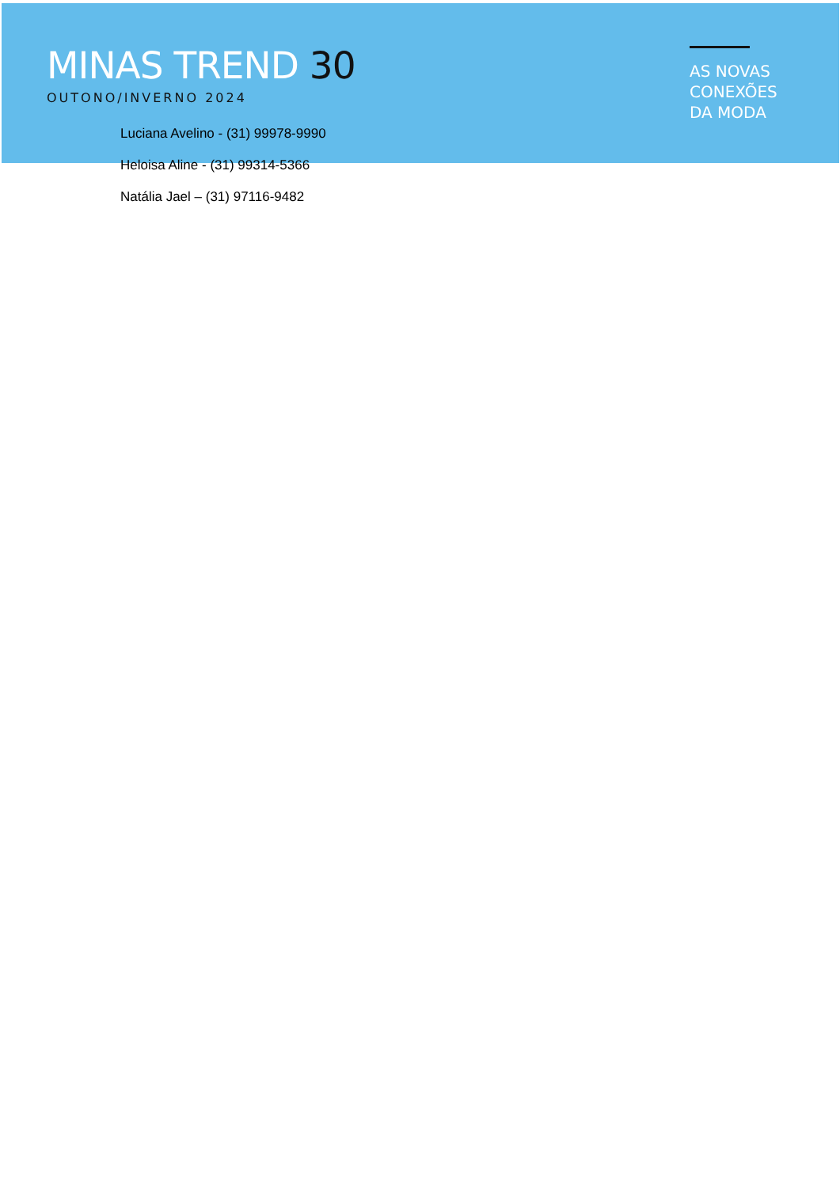MINAS TREND 30
OUTONO/INVERNO 2024
AS NOVAS
CONEXÕES
DA MODA
Luciana Avelino - (31) 99978-9990
Heloisa Aline - (31) 99314-5366
Natália Jael – (31) 97116-9482